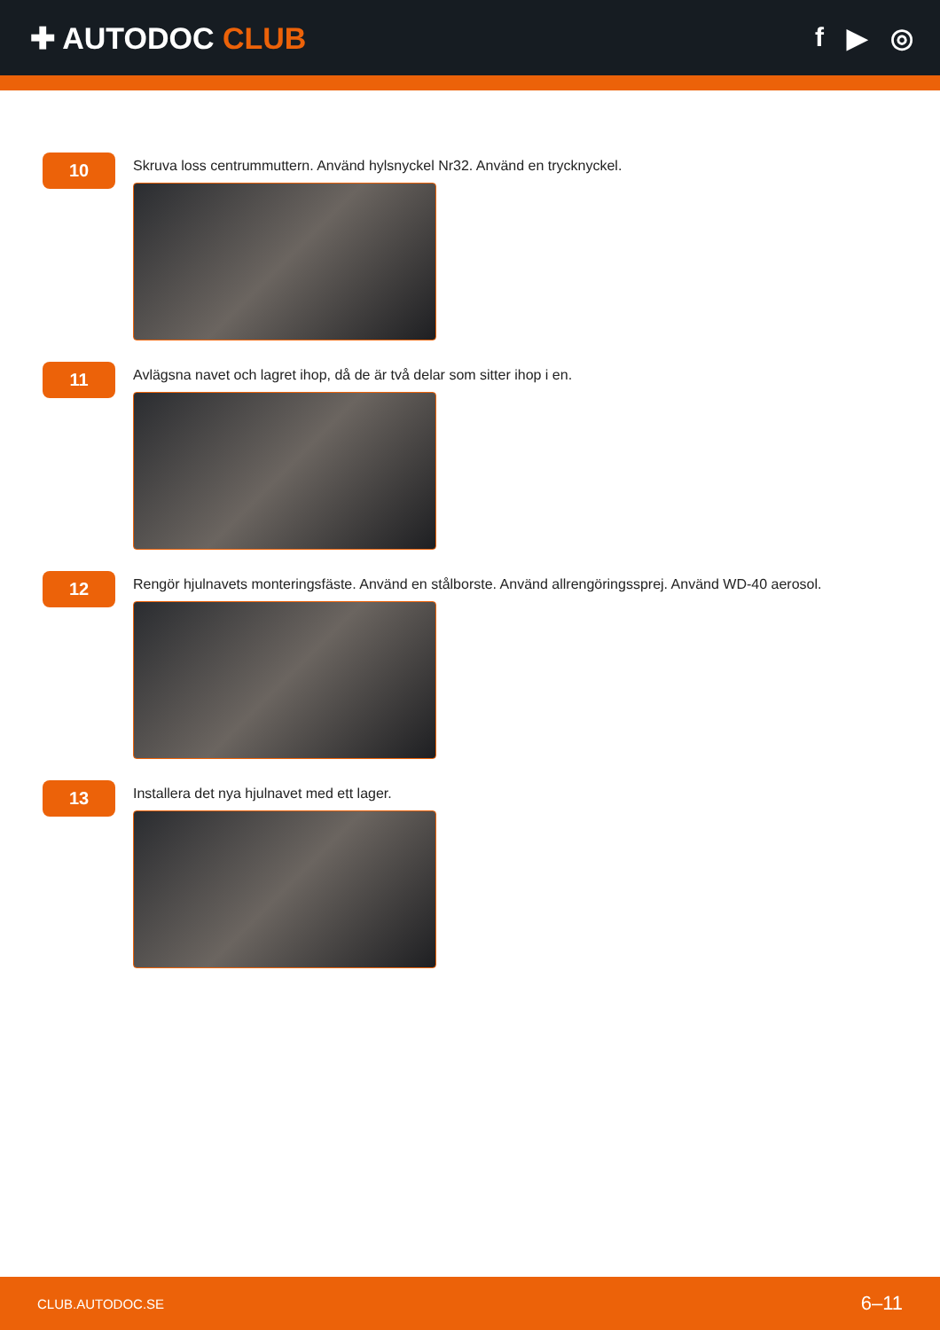✚ AUTODOC CLUB f ▶ ◎
10
Skruva loss centrummuttern. Använd hylsnyckel Nr32. Använd en trycknyckel.
11
Avlägsna navet och lagret ihop, då de är två delar som sitter ihop i en.
12
Rengör hjulnavets monteringsfäste. Använd en stålborste. Använd allrengöringssprej. Använd WD-40 aerosol.
13
Installera det nya hjulnavet med ett lager.
CLUB.AUTODOC.SE 6–11